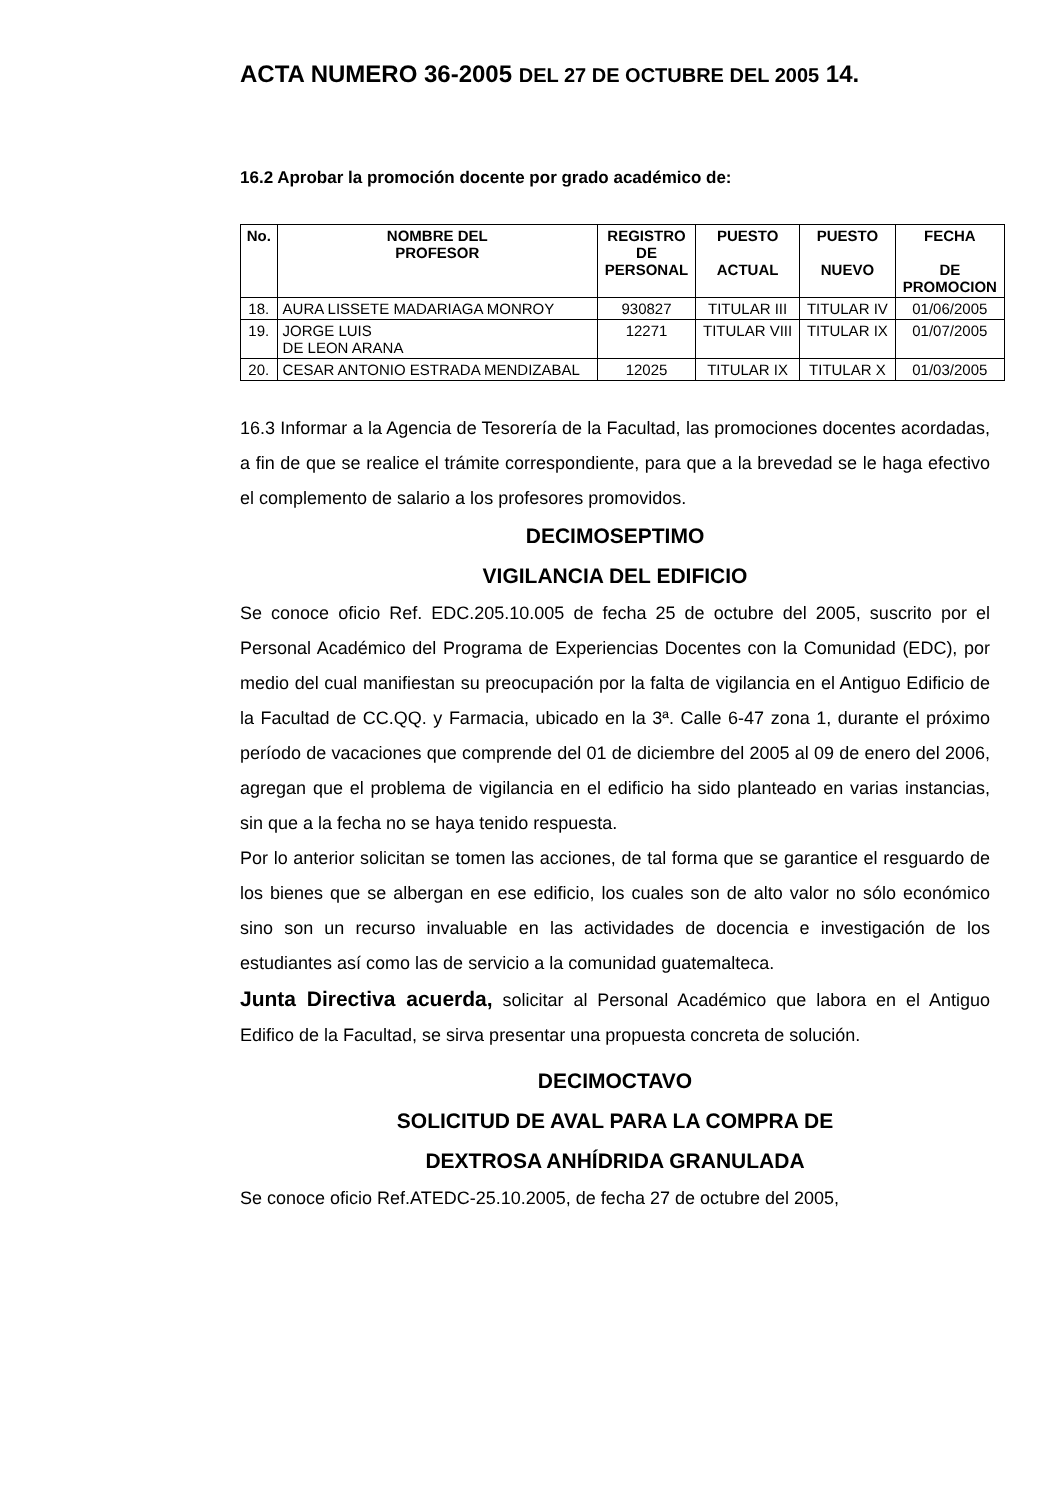ACTA NUMERO 36-2005 DEL 27 DE OCTUBRE DEL 2005 14.
16.2 Aprobar la promoción docente por grado académico de:
| No. | NOMBRE DEL PROFESOR | REGISTRO DE PERSONAL | PUESTO ACTUAL | PUESTO NUEVO | FECHA DE PROMOCION |
| --- | --- | --- | --- | --- | --- |
| 18. | AURA LISSETE MADARIAGA MONROY | 930827 | TITULAR III | TITULAR IV | 01/06/2005 |
| 19. | JORGE LUIS DE LEON ARANA | 12271 | TITULAR VIII | TITULAR IX | 01/07/2005 |
| 20. | CESAR ANTONIO ESTRADA MENDIZABAL | 12025 | TITULAR IX | TITULAR X | 01/03/2005 |
16.3 Informar a la Agencia de Tesorería de la Facultad, las promociones docentes acordadas, a fin de que se realice el trámite correspondiente, para que a la brevedad se le haga efectivo el complemento de salario a los profesores promovidos.
DECIMOSEPTIMO
VIGILANCIA DEL EDIFICIO
Se conoce oficio Ref. EDC.205.10.005 de fecha 25 de octubre del 2005, suscrito por el Personal Académico del Programa de Experiencias Docentes con la Comunidad (EDC), por medio del cual manifiestan su preocupación por la falta de vigilancia en el Antiguo Edificio de la Facultad de CC.QQ. y Farmacia, ubicado en la 3ª. Calle 6-47 zona 1, durante el próximo período de vacaciones que comprende del 01 de diciembre del 2005 al 09 de enero del 2006, agregan que el problema de vigilancia en el edificio ha sido planteado en varias instancias, sin que a la fecha no se haya tenido respuesta.
Por lo anterior solicitan se tomen las acciones, de tal forma que se garantice el resguardo de los bienes que se albergan en ese edificio, los cuales son de alto valor no sólo económico sino son un recurso invaluable en las actividades de docencia e investigación de los estudiantes así como las de servicio a la comunidad guatemalteca.
Junta Directiva acuerda, solicitar al Personal Académico que labora en el Antiguo Edifico de la Facultad, se sirva presentar una propuesta concreta de solución.
DECIMOCTAVO
SOLICITUD DE AVAL PARA LA COMPRA DE
DEXTROSA ANHÍDRIDA GRANULADA
Se conoce oficio Ref.ATEDC-25.10.2005, de fecha 27 de octubre del 2005,